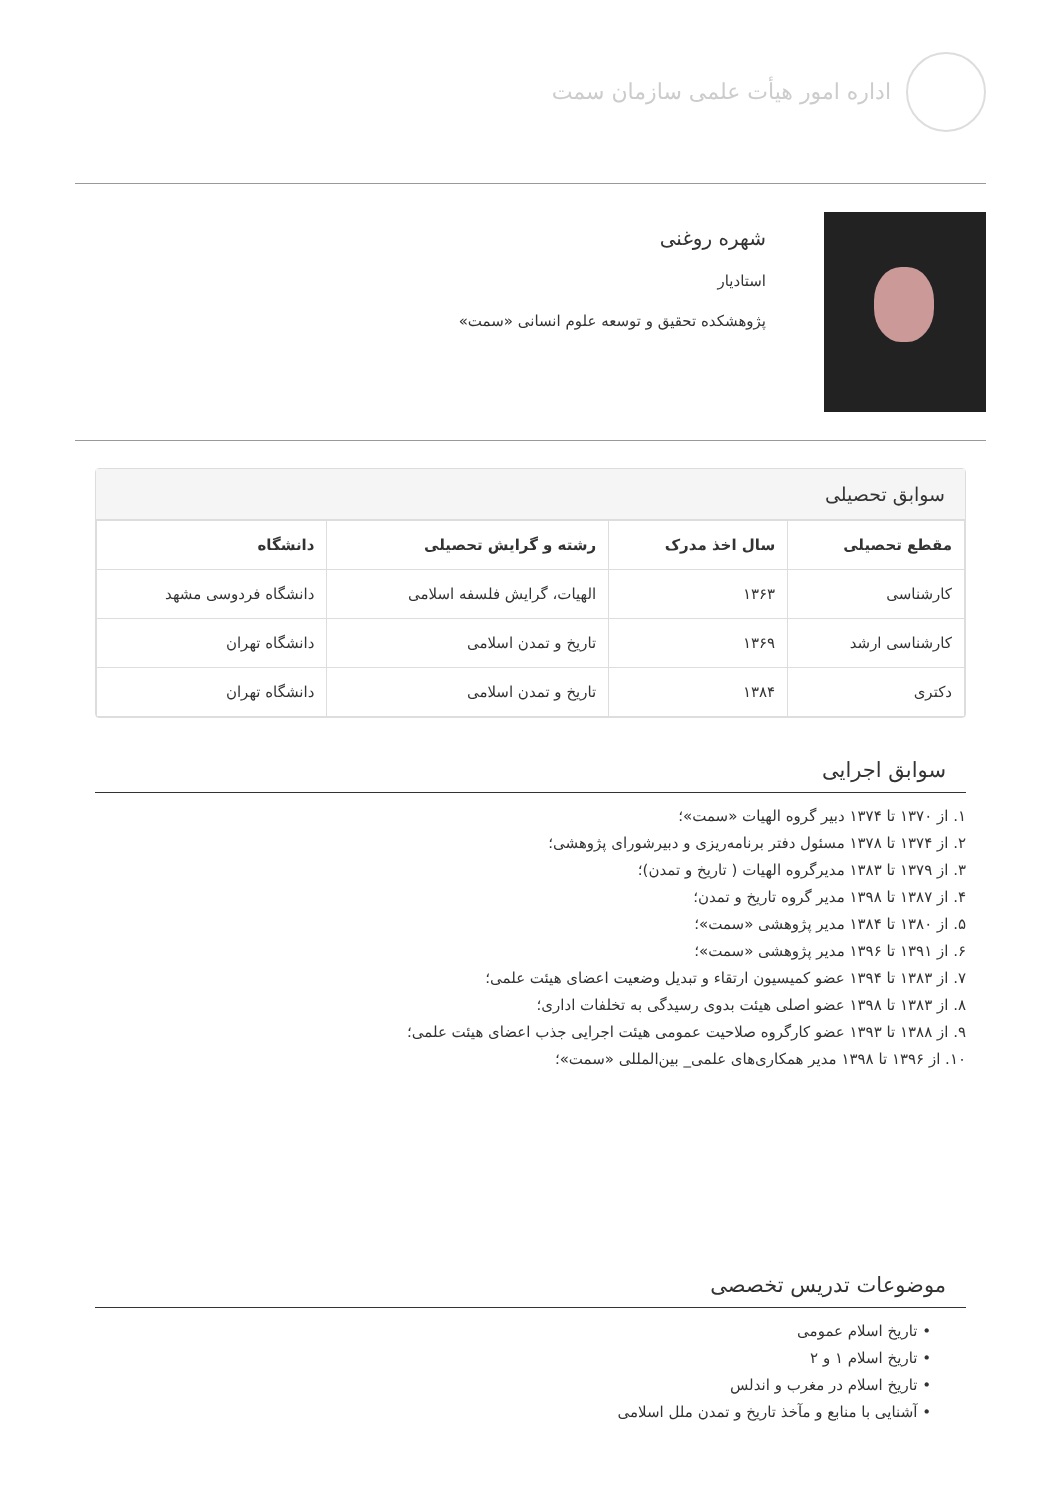اداره امور هیأت علمی سازمان سمت
شهره روغنی
استادیار
پژوهشکده تحقیق و توسعه علوم انسانی «سمت»
سوابق تحصیلی
| مقطع تحصیلی | سال اخذ مدرک | رشته و گرایش تحصیلی | دانشگاه |
| --- | --- | --- | --- |
| کارشناسی | ۱۳۶۳ | الهیات، گرایش فلسفه اسلامی | دانشگاه فردوسی مشهد |
| کارشناسی ارشد | ۱۳۶۹ | تاریخ و تمدن اسلامی | دانشگاه تهران |
| دکتری | ۱۳۸۴ | تاریخ و تمدن اسلامی | دانشگاه تهران |
سوابق اجرایی
۱. از ۱۳۷۰ تا ۱۳۷۴ دبیر گروه الهیات «سمت»؛
۲. از ۱۳۷۴ تا ۱۳۷۸ مسئول دفتر برنامه‌ریزی و دبیرشورای پژوهشی؛
۳. از ۱۳۷۹ تا ۱۳۸۳ مدیرگروه الهیات ( تاریخ و تمدن)؛
۴. از ۱۳۸۷ تا ۱۳۹۸ مدیر گروه تاریخ و تمدن؛
۵. از ۱۳۸۰ تا ۱۳۸۴ مدیر پژوهشی «سمت»؛
۶. از ۱۳۹۱ تا ۱۳۹۶ مدیر پژوهشی «سمت»؛
۷. از ۱۳۸۳ تا ۱۳۹۴ عضو کمیسیون ارتقاء و تبدیل وضعیت اعضای هیئت علمی؛
۸. از ۱۳۸۳ تا ۱۳۹۸ عضو اصلی هیئت بدوی رسیدگی به تخلفات اداری؛
۹. از ۱۳۸۸ تا ۱۳۹۳ عضو کارگروه صلاحیت عمومی هیئت اجرایی جذب اعضای هیئت علمی؛
۱۰. از ۱۳۹۶ تا ۱۳۹۸ مدیر همکاری‌های علمی_ بین‌المللی «سمت»؛
موضوعات تدریس تخصصی
• تاریخ اسلام عمومی
• تاریخ اسلام ۱ و ۲
• تاریخ اسلام در مغرب و اندلس
• آشنایی با منابع و مآخذ تاریخ و تمدن ملل اسلامی